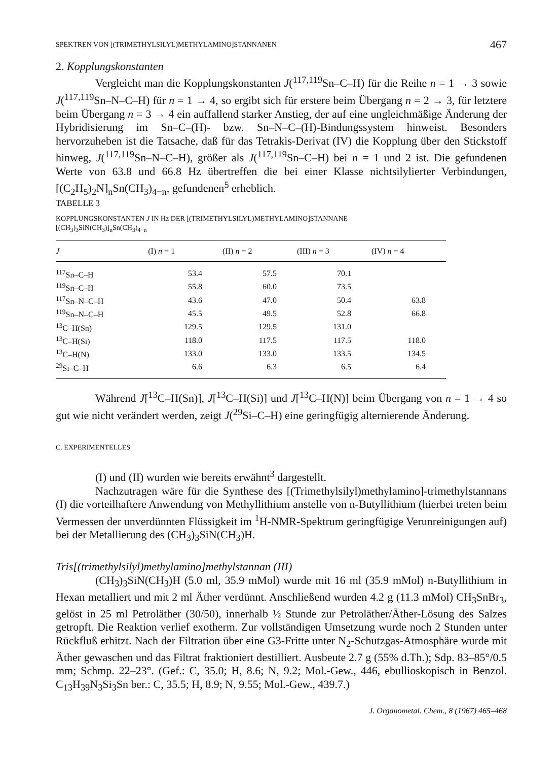SPEKTREN VON [(TRIMETHYLSILYL)METHYLAMINO]STANNANEN 467
2. Kopplungskonstanten
Vergleicht man die Kopplungskonstanten J(<sup>117,119</sup>Sn–C–H) für die Reihe n = 1 → 3 sowie J(<sup>117,119</sup>Sn–N–C–H) für n = 1 → 4, so ergibt sich für erstere beim Übergang n = 2 → 3, für letztere beim Übergang n = 3 → 4 ein auffallend starker Anstieg, der auf eine ungleichmäßige Änderung der Hybridisierung im Sn–C–(H)- bzw. Sn–N–C–(H)-Bindungssystem hinweist. Besonders hervorzuheben ist die Tatsache, daß für das Tetrakis-Derivat (IV) die Kopplung über den Stickstoff hinweg, J(<sup>117,119</sup>Sn–N–C–H), größer als J(<sup>117,119</sup>Sn–C–H) bei n = 1 und 2 ist. Die gefundenen Werte von 63.8 und 66.8 Hz übertreffen die bei einer Klasse nichtsilylierter Verbindungen, [(C<sub>2</sub>H<sub>5</sub>)<sub>2</sub>N]<sub>n</sub>Sn(CH<sub>3</sub>)<sub>4−n</sub>, gefundenen<sup>5</sup> erheblich.
TABELLE 3
KOPPLUNGSKONSTANTEN J IN Hz DER [(TRIMETHYLSILYL)METHYLAMINO]STANNANE
[(CH<sub>3</sub>)<sub>3</sub>SiN(CH<sub>3</sub>)]<sub>n</sub>Sn(CH<sub>3</sub>)<sub>4−n</sub>
| J | (I) n = 1 | (II) n = 2 | (III) n = 3 | (IV) n = 4 |
| --- | --- | --- | --- | --- |
| <sup>117</sup>Sn–C–H | 53.4 | 57.5 | 70.1 | |
| <sup>119</sup>Sn–C–H | 55.8 | 60.0 | 73.5 | |
| <sup>117</sup>Sn–N–C–H | 43.6 | 47.0 | 50.4 | 63.8 |
| <sup>119</sup>Sn–N–C–H | 45.5 | 49.5 | 52.8 | 66.8 |
| <sup>13</sup>C–H(Sn) | 129.5 | 129.5 | 131.0 | |
| <sup>13</sup>C–H(Si) | 118.0 | 117.5 | 117.5 | 118.0 |
| <sup>13</sup>C–H(N) | 133.0 | 133.0 | 133.5 | 134.5 |
| <sup>29</sup>Si–C–H | 6.6 | 6.3 | 6.5 | 6.4 |
Während J[<sup>13</sup>C–H(Sn)], J[<sup>13</sup>C–H(Si)] und J[<sup>13</sup>C–H(N)] beim Übergang von n = 1 → 4 so gut wie nicht verändert werden, zeigt J(<sup>29</sup>Si–C–H) eine geringfügig alternierende Änderung.
C. EXPERIMENTELLES
(I) und (II) wurden wie bereits erwähnt<sup>3</sup> dargestellt.
Nachzutragen wäre für die Synthese des [(Trimethylsilyl)methylamino]-trimethylstannans (I) die vorteilhaftere Anwendung von Methyllithium anstelle von n-Butyllithium (hierbei treten beim Vermessen der unverdünnten Flüssigkeit im <sup>1</sup>H-NMR-Spektrum geringfügige Verunreinigungen auf) bei der Metallierung des (CH<sub>3</sub>)<sub>3</sub>SiN(CH<sub>3</sub>)H.
Tris[(trimethylsilyl)methylamino]methylstannan (III)
(CH<sub>3</sub>)<sub>3</sub>SiN(CH<sub>3</sub>)H (5.0 ml, 35.9 mMol) wurde mit 16 ml (35.9 mMol) n-Butyllithium in Hexan metalliert und mit 2 ml Äther verdünnt. Anschließend wurden 4.2 g (11.3 mMol) CH<sub>3</sub>SnBr<sub>3</sub>, gelöst in 25 ml Petroläther (30/50), innerhalb ½ Stunde zur Petroläther/Äther-Lösung des Salzes getropft. Die Reaktion verlief exotherm. Zur vollständigen Umsetzung wurde noch 2 Stunden unter Rückfluß erhitzt. Nach der Filtration über eine G3-Fritte unter N<sub>2</sub>-Schutzgas-Atmosphäre wurde mit Äther gewaschen und das Filtrat fraktioniert destilliert. Ausbeute 2.7 g (55% d.Th.); Sdp. 83–85°/0.5 mm; Schmp. 22–23°. (Gef.: C, 35.0; H, 8.6; N, 9.2; Mol.-Gew., 446, ebullioskopisch in Benzol. C<sub>13</sub>H<sub>39</sub>N<sub>3</sub>Si<sub>3</sub>Sn ber.: C, 35.5; H, 8.9; N, 9.55; Mol.-Gew., 439.7.)
J. Organometal. Chem., 8 (1967) 465–468